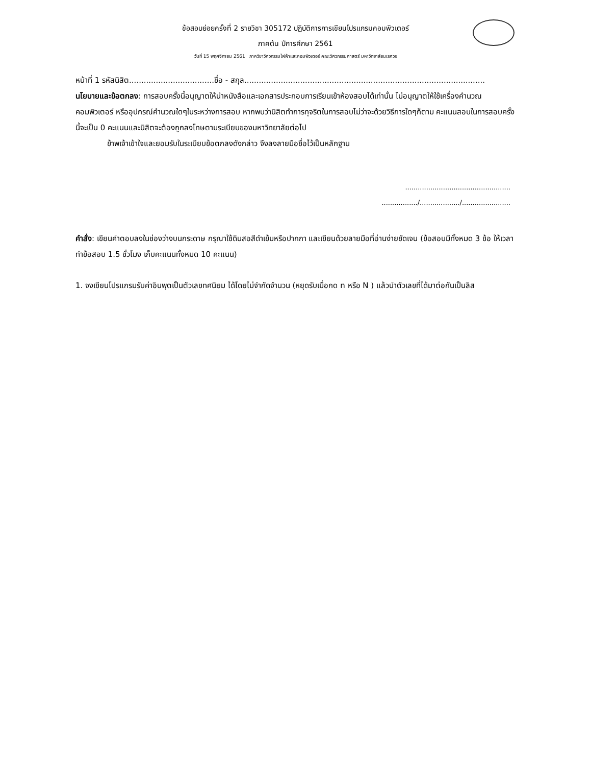ข้อสอบย่อยครั้งที่ 2 รายวิชา 305172 ปฏิบัติการการเขียนโปรแกรมคอมพิวเตอร์
ภาคต้น ปีการศึกษา 2561
วันที่ 15 พฤศจิกายน 2561 ภาควิชาวิศวกรรมไฟฟ้าและคอมพิวเตอร์ คณะวิศวกรรมศาสตร์ มหาวิทยาลัยนเรศวร
หน้าที่ 1 รหัสนิสิต...................................ชื่อ - สกุล...................................................................................................
นโยบายและข้อตกลง: การสอบครั้งนี้อนุญาตให้นำหนังสือและเอกสารประกอบการเรียนเข้าห้องสอบได้เท่านั้น ไม่อนุญาตให้ใช้เครื่องคำนวณ คอมพิวเตอร์ หรืออุปกรณ์คำนวณใดๆในระหว่างการสอบ หากพบว่านิสิตทำการทุจริตในการสอบไม่ว่าจะด้วยวิธีการใดๆก็ตาม คะแนนสอบในการสอบครั้งนี้จะเป็น 0 คะแนนและนิสิตจะต้องถูกลงโทษตามระเบียบของมหาวิทยาลัยต่อไป
ข้าพเจ้าเข้าใจและยอมรับในระเบียบข้อตกลงดังกล่าว จึงลงลายมือชื่อไว้เป็นหลักฐาน
..................................................
................./.................../.......................
คำสั่ง: เขียนคำตอบลงในช่องว่างบนกระดาษ กรุณาใช้ดินสอสีดำเข้มหรือปากกา และเขียนด้วยลายมือที่อ่านง่ายชัดเจน (ข้อสอบมีทั้งหมด 3 ข้อ ให้เวลาทำข้อสอบ 1.5 ชั่วโมง เก็บคะแนนทั้งหมด 10 คะแนน)
1. จงเขียนโปรแกรมรับค่าอินพุตเป็นตัวเลขทศนิยม ได้โดยไม่จำกัดจำนวน (หยุดรับเมื่อกด n หรือ N ) แล้วนำตัวเลขที่ได้มาต่อกันเป็นลิส